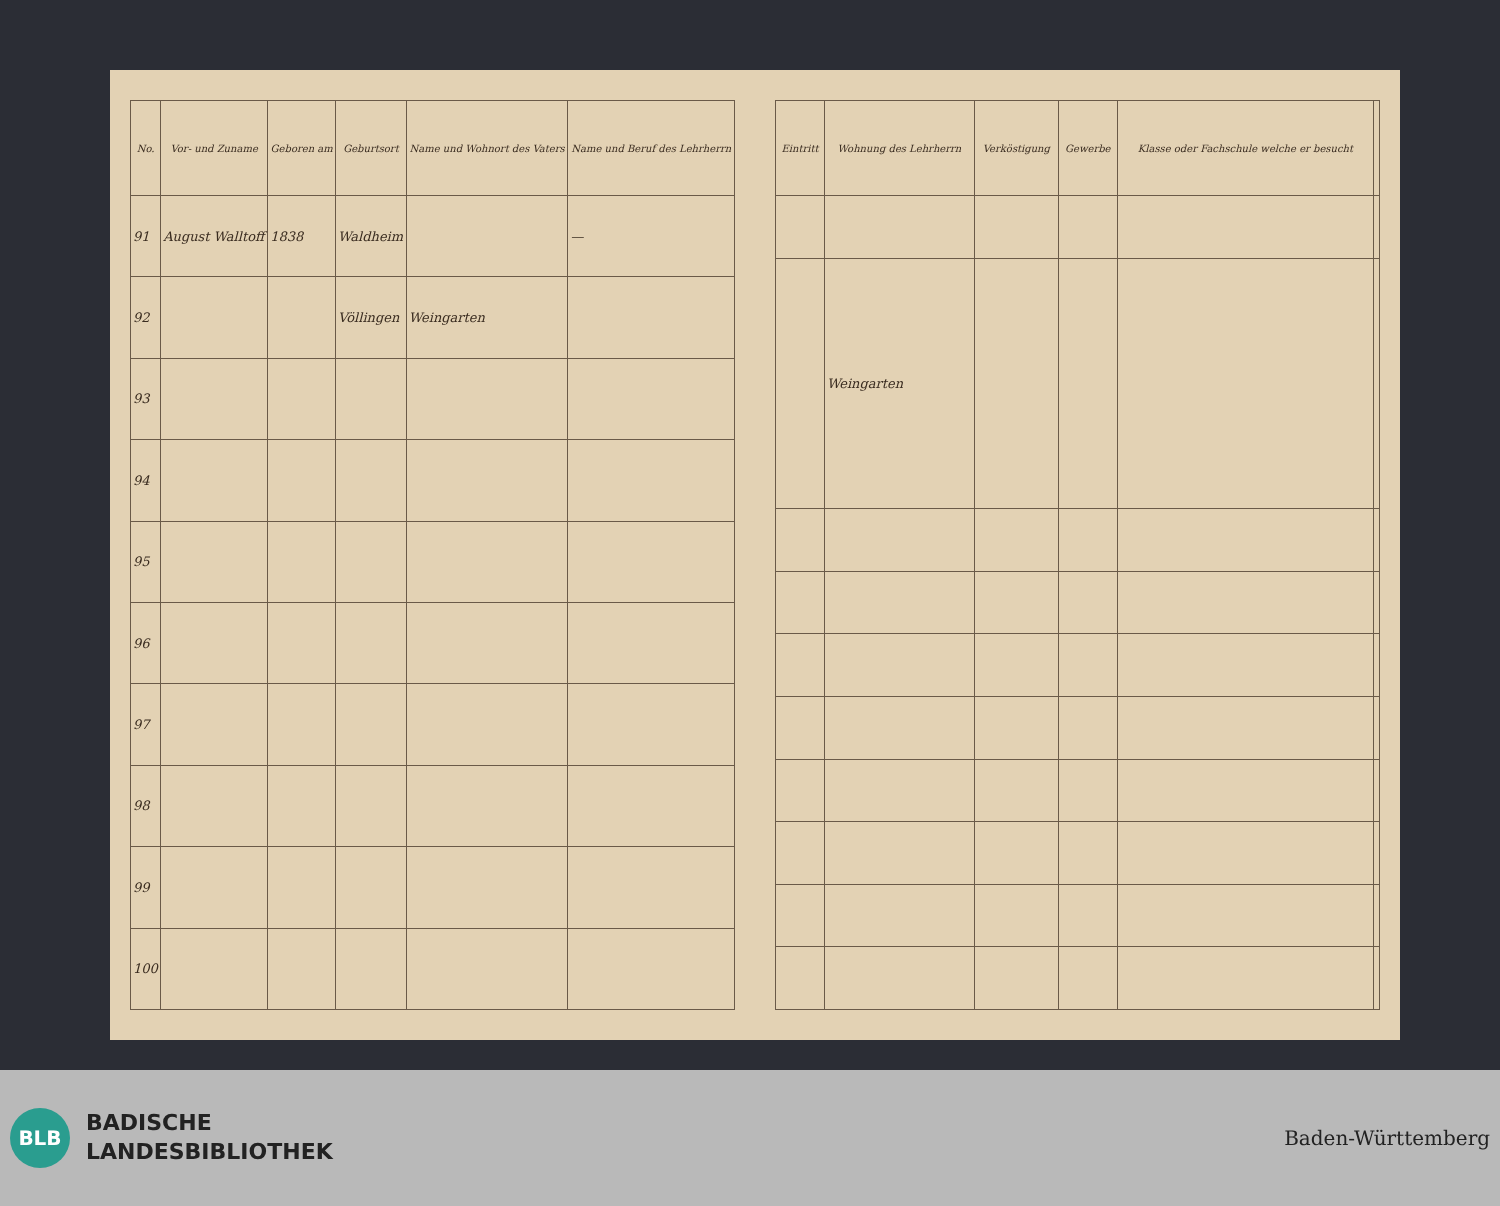| No. | Vor- und Zuname | Geboren am | Geburtsort | Name und Wohnort des Vaters | Name und Beruf des Lehrherrn |
| --- | --- | --- | --- | --- | --- |
| 91 | August Walltoff | 1838 | Waldheim | | — |
| 92 | | | Völlingen | Weingarten | |
| 93 | | | | | |
| 94 | | | | | |
| 95 | | | | | |
| 96 | | | | | |
| 97 | | | | | |
| 98 | | | | | |
| 99 | | | | | |
| 100 | | | | | |
| Eintritt | Wohnung des Lehrherrn | Verköstigung | Gewerbe | Klasse oder Fachschule welche er besucht | |
| --- | --- | --- | --- | --- | --- |
| | Weingarten | | | | |
BLB
BADISCHE
LANDESBIBLIOTHEK
Baden-Württemberg